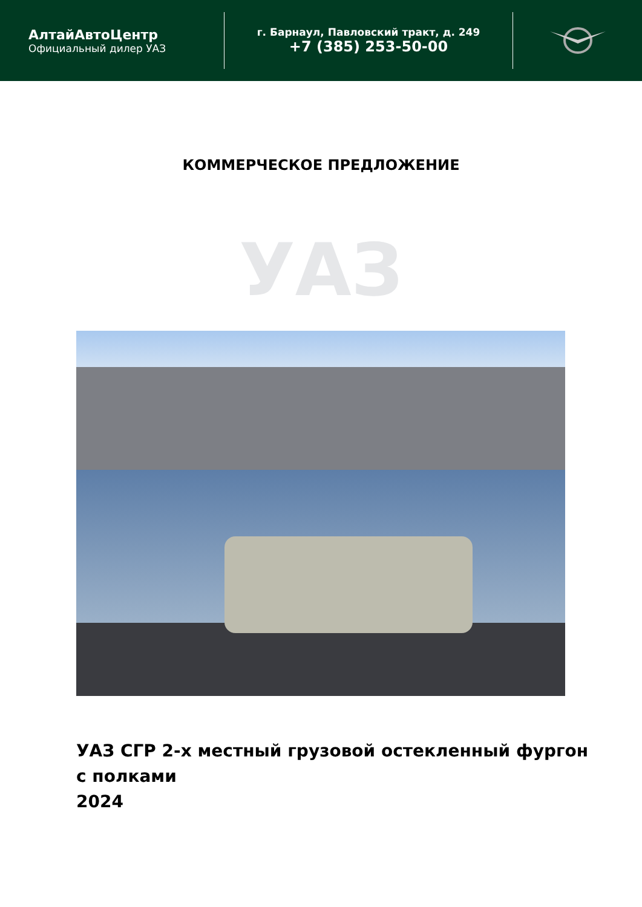АлтайАвтоЦентр
Официальный дилер УАЗ
г. Барнаул, Павловский тракт, д. 249
+7 (385) 253-50-00
КОММЕРЧЕСКОЕ ПРЕДЛОЖЕНИЕ
УАЗ
УАЗ СГР 2-х местный грузовой остекленный фургон
с полками
2024